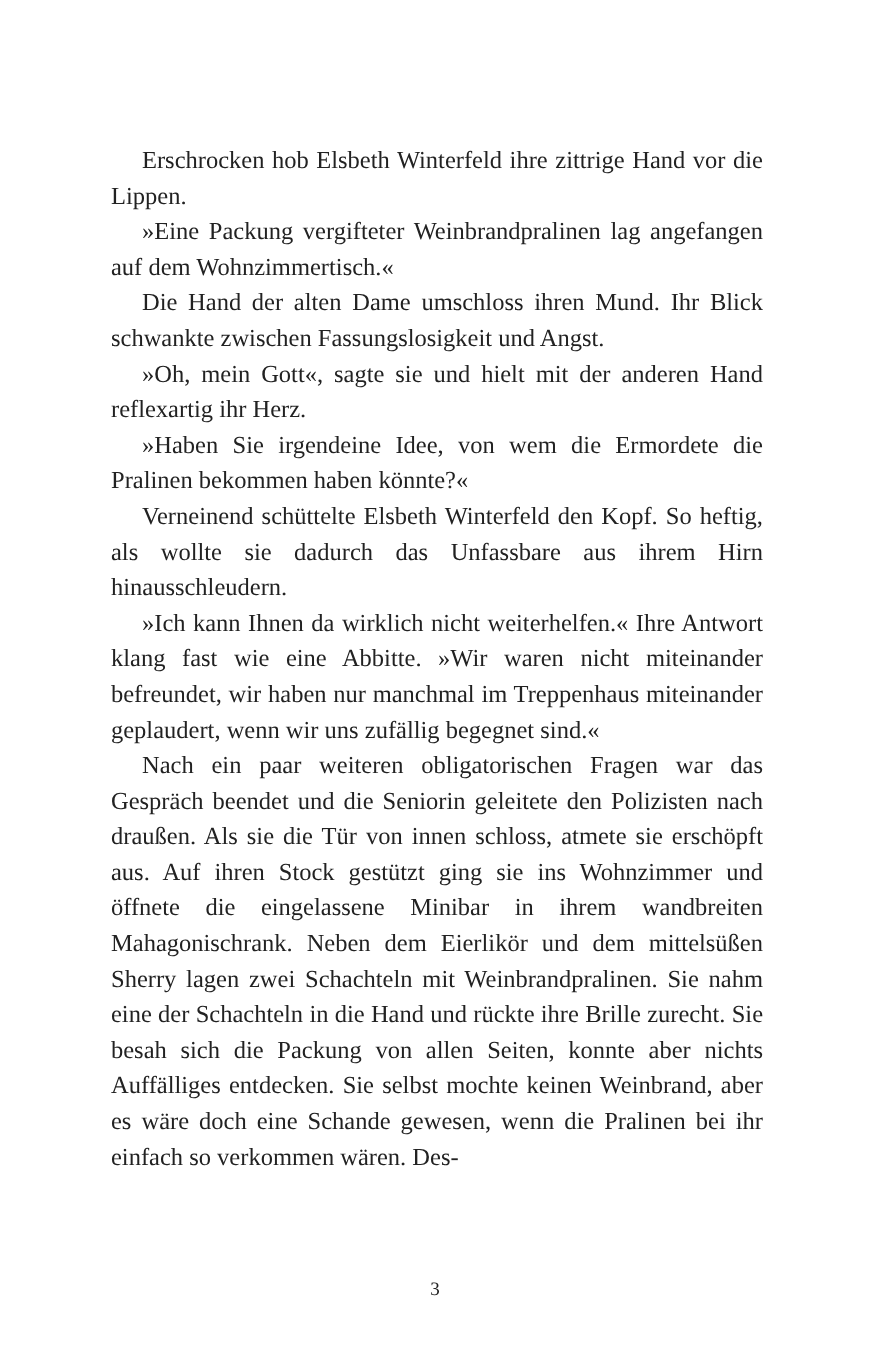Erschrocken hob Elsbeth Winterfeld ihre zittrige Hand vor die Lippen.
»Eine Packung vergifteter Weinbrandpralinen lag angefangen auf dem Wohnzimmertisch.«
Die Hand der alten Dame umschloss ihren Mund. Ihr Blick schwankte zwischen Fassungslosigkeit und Angst.
»Oh, mein Gott«, sagte sie und hielt mit der anderen Hand reflexartig ihr Herz.
»Haben Sie irgendeine Idee, von wem die Ermordete die Pralinen bekommen haben könnte?«
Verneinend schüttelte Elsbeth Winterfeld den Kopf. So heftig, als wollte sie dadurch das Unfassbare aus ihrem Hirn hinausschleudern.
»Ich kann Ihnen da wirklich nicht weiterhelfen.« Ihre Antwort klang fast wie eine Abbitte. »Wir waren nicht miteinander befreundet, wir haben nur manchmal im Treppenhaus miteinander geplaudert, wenn wir uns zufällig begegnet sind.«
Nach ein paar weiteren obligatorischen Fragen war das Gespräch beendet und die Seniorin geleitete den Polizisten nach draußen. Als sie die Tür von innen schloss, atmete sie erschöpft aus. Auf ihren Stock gestützt ging sie ins Wohnzimmer und öffnete die eingelassene Minibar in ihrem wandbreiten Mahagonischrank. Neben dem Eierlikör und dem mittelsüßen Sherry lagen zwei Schachteln mit Weinbrandpralinen. Sie nahm eine der Schachteln in die Hand und rückte ihre Brille zurecht. Sie besah sich die Packung von allen Seiten, konnte aber nichts Auffälliges entdecken. Sie selbst mochte keinen Weinbrand, aber es wäre doch eine Schande gewesen, wenn die Pralinen bei ihr einfach so verkommen wären. Des-
3